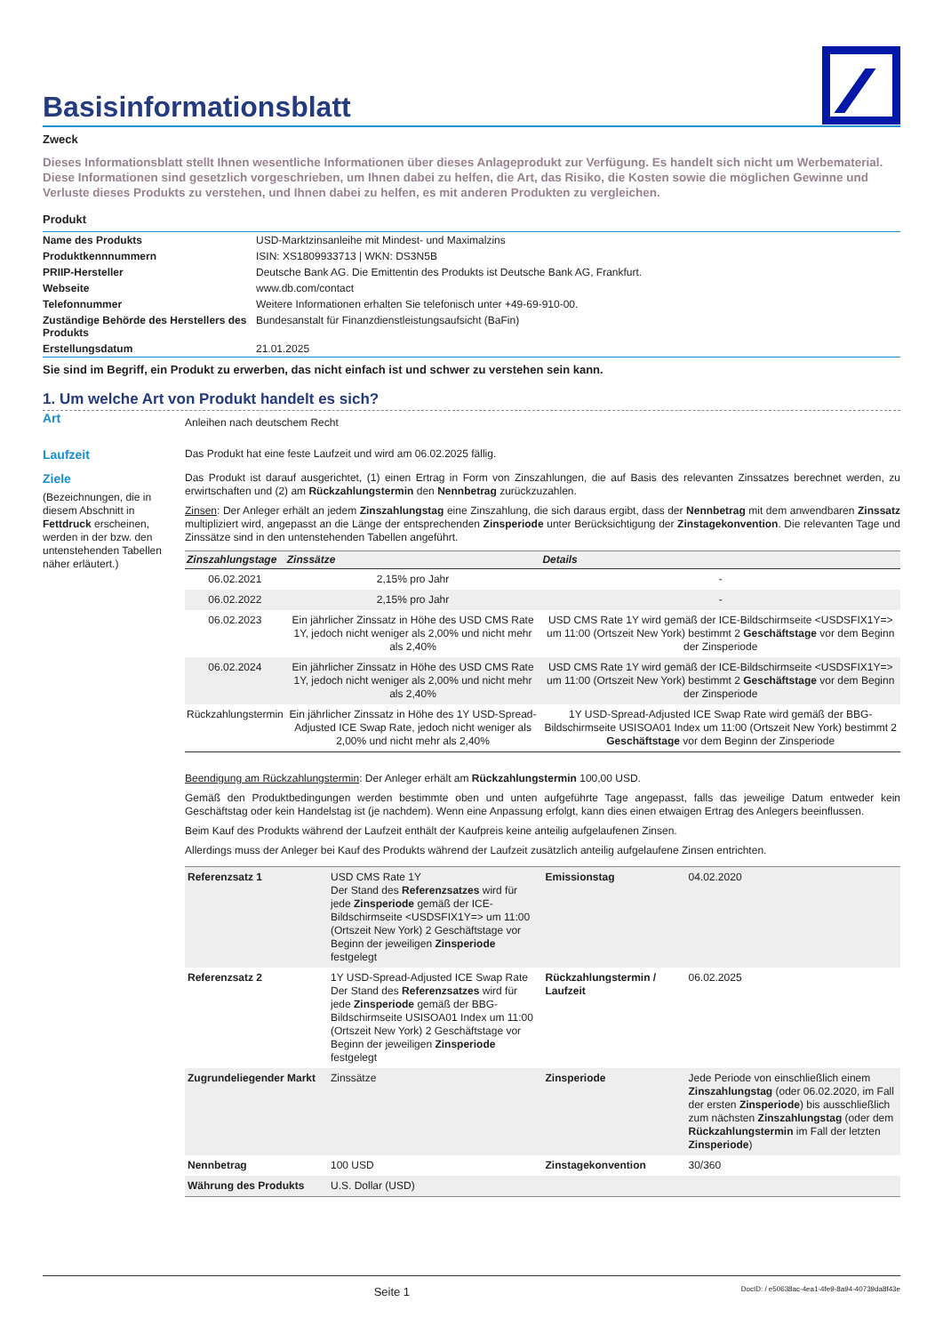Basisinformationsblatt
Zweck
Dieses Informationsblatt stellt Ihnen wesentliche Informationen über dieses Anlageprodukt zur Verfügung. Es handelt sich nicht um Werbematerial. Diese Informationen sind gesetzlich vorgeschrieben, um Ihnen dabei zu helfen, die Art, das Risiko, die Kosten sowie die möglichen Gewinne und Verluste dieses Produkts zu verstehen, und Ihnen dabei zu helfen, es mit anderen Produkten zu vergleichen.
Produkt
| Name des Produkts | USD-Marktzinsanleihe mit Mindest- und Maximalzins |
| Produktkennnummern | ISIN: XS1809933713 / WKN: DS3N5B |
| PRIIP-Hersteller | Deutsche Bank AG. Die Emittentin des Produkts ist Deutsche Bank AG, Frankfurt. |
| Webseite | www.db.com/contact |
| Telefonnummer | Weitere Informationen erhalten Sie telefonisch unter +49-69-910-00. |
| Zuständige Behörde des Herstellers des Produkts | Bundesanstalt für Finanzdienstleistungsaufsicht (BaFin) |
| Erstellungsdatum | 21.01.2025 |
Sie sind im Begriff, ein Produkt zu erwerben, das nicht einfach ist und schwer zu verstehen sein kann.
1. Um welche Art von Produkt handelt es sich?
Art
Anleihen nach deutschem Recht
Laufzeit
Das Produkt hat eine feste Laufzeit und wird am 06.02.2025 fällig.
Ziele
(Bezeichnungen, die in diesem Abschnitt in Fettdruck erscheinen, werden in der bzw. den untenstehenden Tabellen näher erläutert.)
Das Produkt ist darauf ausgerichtet, (1) einen Ertrag in Form von Zinszahlungen, die auf Basis des relevanten Zinssatzes berechnet werden, zu erwirtschaften und (2) am Rückzahlungstermin den Nennbetrag zurückzuzahlen.
Zinsen: Der Anleger erhält an jedem Zinszahlungstag eine Zinszahlung, die sich daraus ergibt, dass der Nennbetrag mit dem anwendbaren Zinssatz multipliziert wird, angepasst an die Länge der entsprechenden Zinsperiode unter Berücksichtigung der Zinstagekonvention. Die relevanten Tage und Zinssätze sind in den untenstehenden Tabellen angeführt.
| Zinszahlungstage | Zinssätze | Details |
| --- | --- | --- |
| 06.02.2021 | 2,15% pro Jahr | - |
| 06.02.2022 | 2,15% pro Jahr | - |
| 06.02.2023 | Ein jährlicher Zinssatz in Höhe des USD CMS Rate 1Y, jedoch nicht weniger als 2,00% und nicht mehr als 2,40% | USD CMS Rate 1Y wird gemäß der ICE-Bildschirmseite <USDSFIX1Y=> um 11:00 (Ortszeit New York) bestimmt 2 Geschäftstage vor dem Beginn der Zinsperiode |
| 06.02.2024 | Ein jährlicher Zinssatz in Höhe des USD CMS Rate 1Y, jedoch nicht weniger als 2,00% und nicht mehr als 2,40% | USD CMS Rate 1Y wird gemäß der ICE-Bildschirmseite <USDSFIX1Y=> um 11:00 (Ortszeit New York) bestimmt 2 Geschäftstage vor dem Beginn der Zinsperiode |
| Rückzahlungstermin | Ein jährlicher Zinssatz in Höhe des 1Y USD-Spread-Adjusted ICE Swap Rate, jedoch nicht weniger als 2,00% und nicht mehr als 2,40% | 1Y USD-Spread-Adjusted ICE Swap Rate wird gemäß der BBG-Bildschirmseite USISOA01 Index um 11:00 (Ortszeit New York) bestimmt 2 Geschäftstage vor dem Beginn der Zinsperiode |
Beendigung am Rückzahlungstermin: Der Anleger erhält am Rückzahlungstermin 100,00 USD.
Gemäß den Produktbedingungen werden bestimmte oben und unten aufgeführte Tage angepasst, falls das jeweilige Datum entweder kein Geschäftstag oder kein Handelstag ist (je nachdem). Wenn eine Anpassung erfolgt, kann dies einen etwaigen Ertrag des Anlegers beeinflussen.
Beim Kauf des Produkts während der Laufzeit enthält der Kaufpreis keine anteilig aufgelaufenen Zinsen.
Allerdings muss der Anleger bei Kauf des Produkts während der Laufzeit zusätzlich anteilig aufgelaufene Zinsen entrichten.
| Referenzsatz 1 | USD CMS Rate 1Y Der Stand des Referenzsatzes wird für jede Zinsperiode gemäß der ICE-Bildschirmseite <USDSFIX1Y=> um 11:00 (Ortszeit New York) 2 Geschäftstage vor Beginn der jeweiligen Zinsperiode festgelegt | Emissionstag | 04.02.2020 |
| Referenzsatz 2 | 1Y USD-Spread-Adjusted ICE Swap Rate Der Stand des Referenzsatzes wird für jede Zinsperiode gemäß der BBG-Bildschirmseite USISOA01 Index um 11:00 (Ortszeit New York) 2 Geschäftstage vor Beginn der jeweiligen Zinsperiode festgelegt | Rückzahlungstermin / Laufzeit | 06.02.2025 |
| Zugrundeliegender Markt | Zinssätze | Zinsperiode | Jede Periode von einschließlich einem Zinszahlungstag (oder 06.02.2020, im Fall der ersten Zinsperiode ) bis ausschließlich zum nächsten Zinszahlungstag (oder dem Rückzahlungstermin im Fall der letzten Zinsperiode ) |
| Nennbetrag | 100 USD | Zinstagekonvention | 30/360 |
| Währung des Produkts | U.S. Dollar (USD) | | |
Seite 1 DocID: / e50638ac-4ea1-4fe9-8a94-40739da8f43e